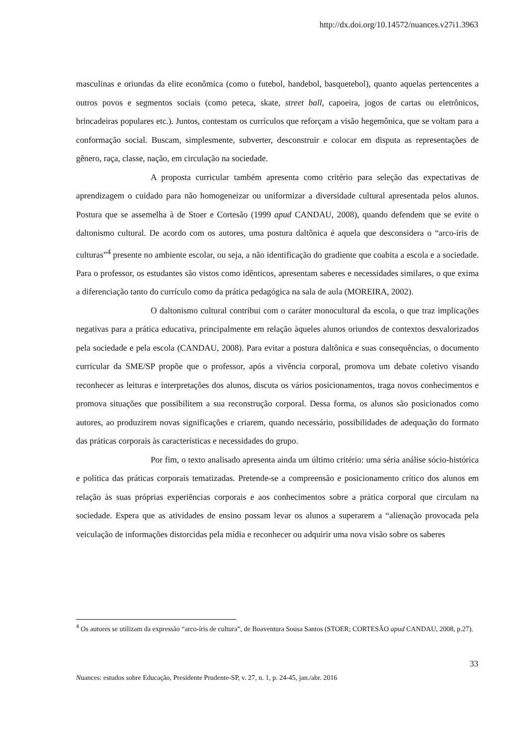http://dx.doi.org/10.14572/nuances.v27i1.3963
masculinas e oriundas da elite econômica (como o futebol, handebol, basquetebol), quanto aquelas pertencentes a outros povos e segmentos sociais (como peteca, skate, street ball, capoeira, jogos de cartas ou eletrônicos, brincadeiras populares etc.). Juntos, contestam os currículos que reforçam a visão hegemônica, que se voltam para a conformação social. Buscam, simplesmente, subverter, desconstruir e colocar em disputa as representações de gênero, raça, classe, nação, em circulação na sociedade.
A proposta curricular também apresenta como critério para seleção das expectativas de aprendizagem o cuidado para não homogeneizar ou uniformizar a diversidade cultural apresentada pelos alunos. Postura que se assemelha à de Stoer e Cortesão (1999 apud CANDAU, 2008), quando defendem que se evite o daltonismo cultural. De acordo com os autores, uma postura daltônica é aquela que desconsidera o “arco-íris de culturas”<sup>4</sup> presente no ambiente escolar, ou seja, a não identificação do gradiente que coabita a escola e a sociedade. Para o professor, os estudantes são vistos como idênticos, apresentam saberes e necessidades similares, o que exima a diferenciação tanto do currículo como da prática pedagógica na sala de aula (MOREIRA, 2002).
O daltonismo cultural contribui com o caráter monocultural da escola, o que traz implicações negativas para a prática educativa, principalmente em relação àqueles alunos oriundos de contextos desvalorizados pela sociedade e pela escola (CANDAU, 2008). Para evitar a postura daltônica e suas consequências, o documento curricular da SME/SP propõe que o professor, após a vivência corporal, promova um debate coletivo visando reconhecer as leituras e interpretações dos alunos, discuta os vários posicionamentos, traga novos conhecimentos e promova situações que possibilitem a sua reconstrução corporal. Dessa forma, os alunos são posicionados como autores, ao produzirem novas significações e criarem, quando necessário, possibilidades de adequação do formato das práticas corporais às características e necessidades do grupo.
Por fim, o texto analisado apresenta ainda um último critério: uma séria análise sócio-histórica e política das práticas corporais tematizadas. Pretende-se a compreensão e posicionamento crítico dos alunos em relação às suas próprias experiências corporais e aos conhecimentos sobre a prática corporal que circulam na sociedade. Espera que as atividades de ensino possam levar os alunos a superarem a “alienação provocada pela veiculação de informações distorcidas pela mídia e reconhecer ou adquirir uma nova visão sobre os saberes
<sup>4</sup> Os autores se utilizam da expressão “arco-íris de cultura”, de Boaventura Sousa Santos (STOER; CORTESÃO apud CANDAU, 2008, p.27).
33
Nuances: estudos sobre Educação, Presidente Prudente-SP, v. 27, n. 1, p. 24-45, jan./abr. 2016